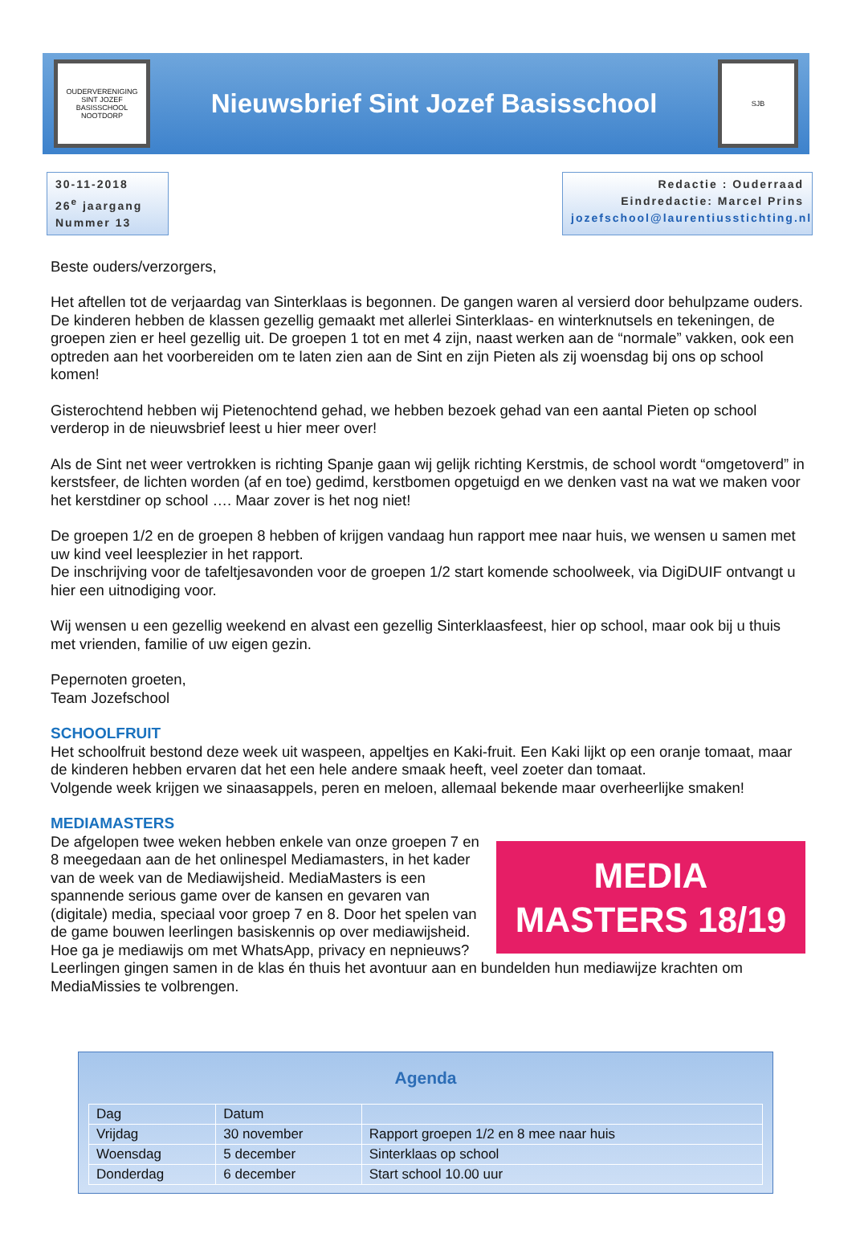OUDERVERENIGING SINT JOZEF BASISSCHOOL NOOTDORP
Nieuwsbrief Sint Jozef Basisschool
SJB
30-11-2018
26<sup>e</sup> jaargang
Nummer 13
Redactie : Ouderraad
Eindredactie: Marcel Prins
jozefschool@laurentiusstichting.nl
Beste ouders/verzorgers,
Het aftellen tot de verjaardag van Sinterklaas is begonnen. De gangen waren al versierd door behulpzame ouders. De kinderen hebben de klassen gezellig gemaakt met allerlei Sinterklaas- en winterknutsels en tekeningen, de groepen zien er heel gezellig uit. De groepen 1 tot en met 4 zijn, naast werken aan de “normale” vakken, ook een optreden aan het voorbereiden om te laten zien aan de Sint en zijn Pieten als zij woensdag bij ons op school komen!
Gisterochtend hebben wij Pietenochtend gehad, we hebben bezoek gehad van een aantal Pieten op school verderop in de nieuwsbrief leest u hier meer over!
Als de Sint net weer vertrokken is richting Spanje gaan wij gelijk richting Kerstmis, de school wordt “omgetoverd” in kerstsfeer, de lichten worden (af en toe) gedimd, kerstbomen opgetuigd en we denken vast na wat we maken voor het kerstdiner op school …. Maar zover is het nog niet!
De groepen 1/2 en de groepen 8 hebben of krijgen vandaag hun rapport mee naar huis, we wensen u samen met uw kind veel leesplezier in het rapport.
De inschrijving voor de tafeltjesavonden voor de groepen 1/2 start komende schoolweek, via DigiDUIF ontvangt u hier een uitnodiging voor.
Wij wensen u een gezellig weekend en alvast een gezellig Sinterklaasfeest, hier op school, maar ook bij u thuis met vrienden, familie of uw eigen gezin.
Pepernoten groeten,
Team Jozefschool
SCHOOLFRUIT
Het schoolfruit bestond deze week uit waspeen, appeltjes en Kaki-fruit. Een Kaki lijkt op een oranje tomaat, maar de kinderen hebben ervaren dat het een hele andere smaak heeft, veel zoeter dan tomaat.
Volgende week krijgen we sinaasappels, peren en meloen, allemaal bekende maar overheerlijke smaken!
MEDIAMASTERS
MEDIA
MASTERS 18/19
De afgelopen twee weken hebben enkele van onze groepen 7 en 8 meegedaan aan de het onlinespel Mediamasters, in het kader van de week van de Mediawijsheid. MediaMasters is een spannende serious game over de kansen en gevaren van (digitale) media, speciaal voor groep 7 en 8. Door het spelen van de game bouwen leerlingen basiskennis op over mediawijsheid. Hoe ga je mediawijs om met WhatsApp, privacy en nepnieuws? Leerlingen gingen samen in de klas én thuis het avontuur aan en bundelden hun mediawijze krachten om MediaMissies te volbrengen.
Agenda
| Dag | Datum | |
| --- | --- | --- |
| Vrijdag | 30 november | Rapport groepen 1/2 en 8 mee naar huis |
| Woensdag | 5 december | Sinterklaas op school |
| Donderdag | 6 december | Start school 10.00 uur |